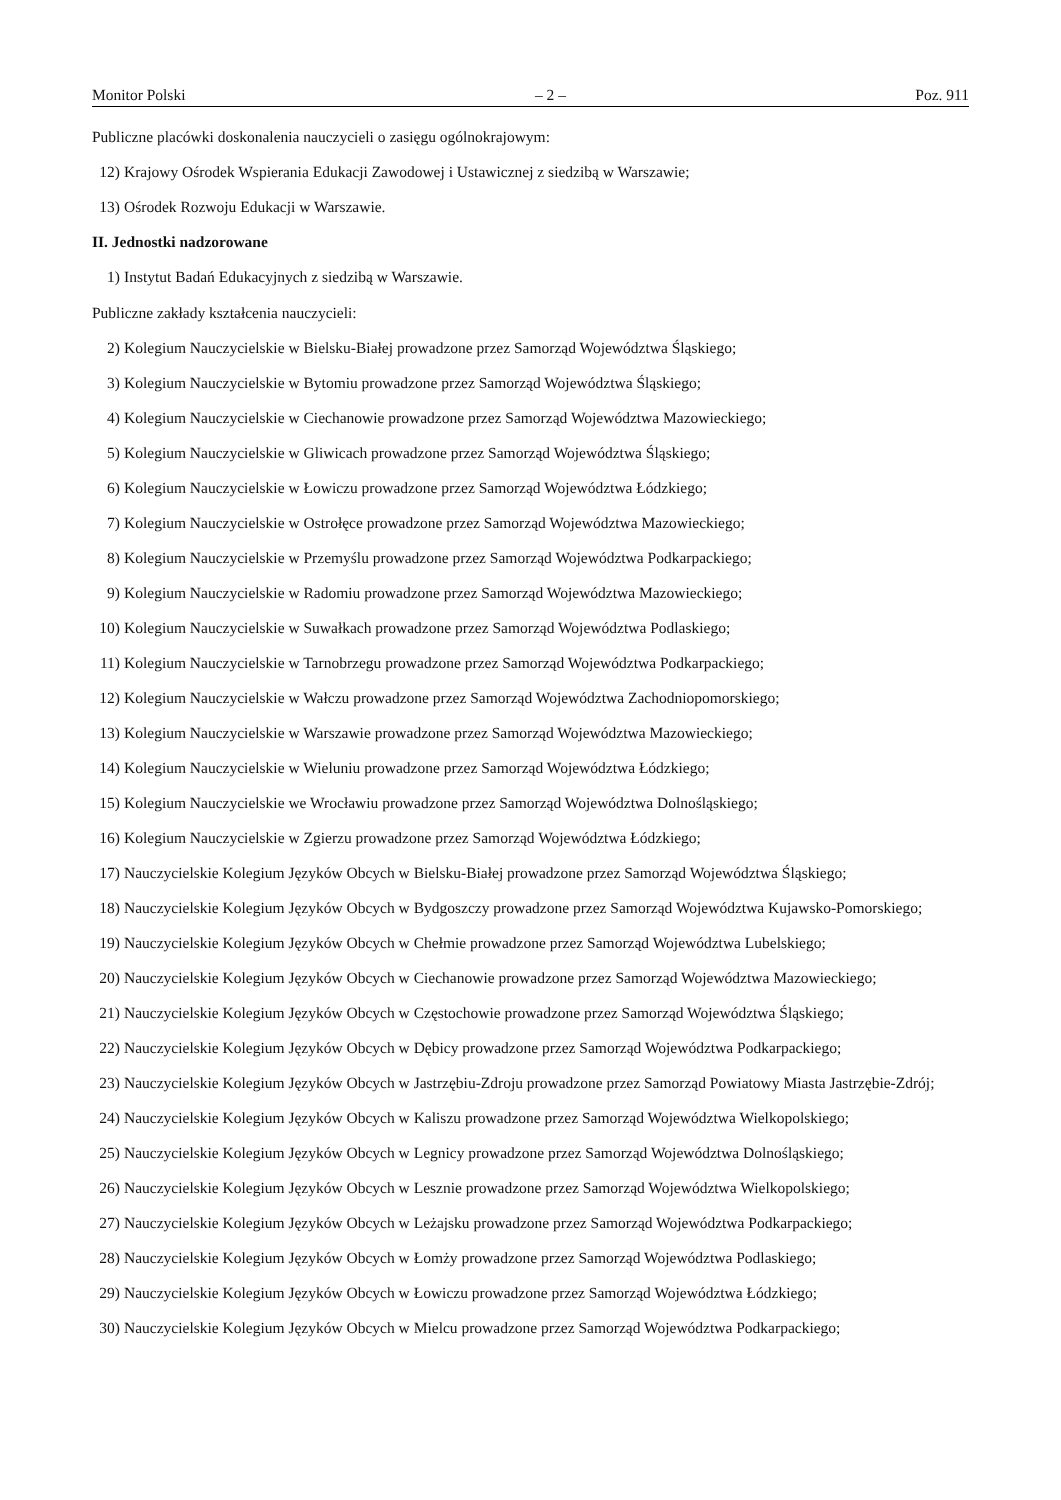Monitor Polski – 2 – Poz. 911
Publiczne placówki doskonalenia nauczycieli o zasięgu ogólnokrajowym:
12) Krajowy Ośrodek Wspierania Edukacji Zawodowej i Ustawicznej z siedzibą w Warszawie;
13) Ośrodek Rozwoju Edukacji w Warszawie.
II. Jednostki nadzorowane
1) Instytut Badań Edukacyjnych z siedzibą w Warszawie.
Publiczne zakłady kształcenia nauczycieli:
2) Kolegium Nauczycielskie w Bielsku-Białej prowadzone przez Samorząd Województwa Śląskiego;
3) Kolegium Nauczycielskie w Bytomiu prowadzone przez Samorząd Województwa Śląskiego;
4) Kolegium Nauczycielskie w Ciechanowie prowadzone przez Samorząd Województwa Mazowieckiego;
5) Kolegium Nauczycielskie w Gliwicach prowadzone przez Samorząd Województwa Śląskiego;
6) Kolegium Nauczycielskie w Łowiczu prowadzone przez Samorząd Województwa Łódzkiego;
7) Kolegium Nauczycielskie w Ostrołęce prowadzone przez Samorząd Województwa Mazowieckiego;
8) Kolegium Nauczycielskie w Przemyślu prowadzone przez Samorząd Województwa Podkarpackiego;
9) Kolegium Nauczycielskie w Radomiu prowadzone przez Samorząd Województwa Mazowieckiego;
10) Kolegium Nauczycielskie w Suwałkach prowadzone przez Samorząd Województwa Podlaskiego;
11) Kolegium Nauczycielskie w Tarnobrzegu prowadzone przez Samorząd Województwa Podkarpackiego;
12) Kolegium Nauczycielskie w Wałczu prowadzone przez Samorząd Województwa Zachodniopomorskiego;
13) Kolegium Nauczycielskie w Warszawie prowadzone przez Samorząd Województwa Mazowieckiego;
14) Kolegium Nauczycielskie w Wieluniu prowadzone przez Samorząd Województwa Łódzkiego;
15) Kolegium Nauczycielskie we Wrocławiu prowadzone przez Samorząd Województwa Dolnośląskiego;
16) Kolegium Nauczycielskie w Zgierzu prowadzone przez Samorząd Województwa Łódzkiego;
17) Nauczycielskie Kolegium Języków Obcych w Bielsku-Białej prowadzone przez Samorząd Województwa Śląskiego;
18) Nauczycielskie Kolegium Języków Obcych w Bydgoszczy prowadzone przez Samorząd Województwa Kujawsko-Pomorskiego;
19) Nauczycielskie Kolegium Języków Obcych w Chełmie prowadzone przez Samorząd Województwa Lubelskiego;
20) Nauczycielskie Kolegium Języków Obcych w Ciechanowie prowadzone przez Samorząd Województwa Mazowieckiego;
21) Nauczycielskie Kolegium Języków Obcych w Częstochowie prowadzone przez Samorząd Województwa Śląskiego;
22) Nauczycielskie Kolegium Języków Obcych w Dębicy prowadzone przez Samorząd Województwa Podkarpackiego;
23) Nauczycielskie Kolegium Języków Obcych w Jastrzębiu-Zdroju prowadzone przez Samorząd Powiatowy Miasta Jastrzębie-Zdrój;
24) Nauczycielskie Kolegium Języków Obcych w Kaliszu prowadzone przez Samorząd Województwa Wielkopolskiego;
25) Nauczycielskie Kolegium Języków Obcych w Legnicy prowadzone przez Samorząd Województwa Dolnośląskiego;
26) Nauczycielskie Kolegium Języków Obcych w Lesznie prowadzone przez Samorząd Województwa Wielkopolskiego;
27) Nauczycielskie Kolegium Języków Obcych w Leżajsku prowadzone przez Samorząd Województwa Podkarpackiego;
28) Nauczycielskie Kolegium Języków Obcych w Łomży prowadzone przez Samorząd Województwa Podlaskiego;
29) Nauczycielskie Kolegium Języków Obcych w Łowiczu prowadzone przez Samorząd Województwa Łódzkiego;
30) Nauczycielskie Kolegium Języków Obcych w Mielcu prowadzone przez Samorząd Województwa Podkarpackiego;